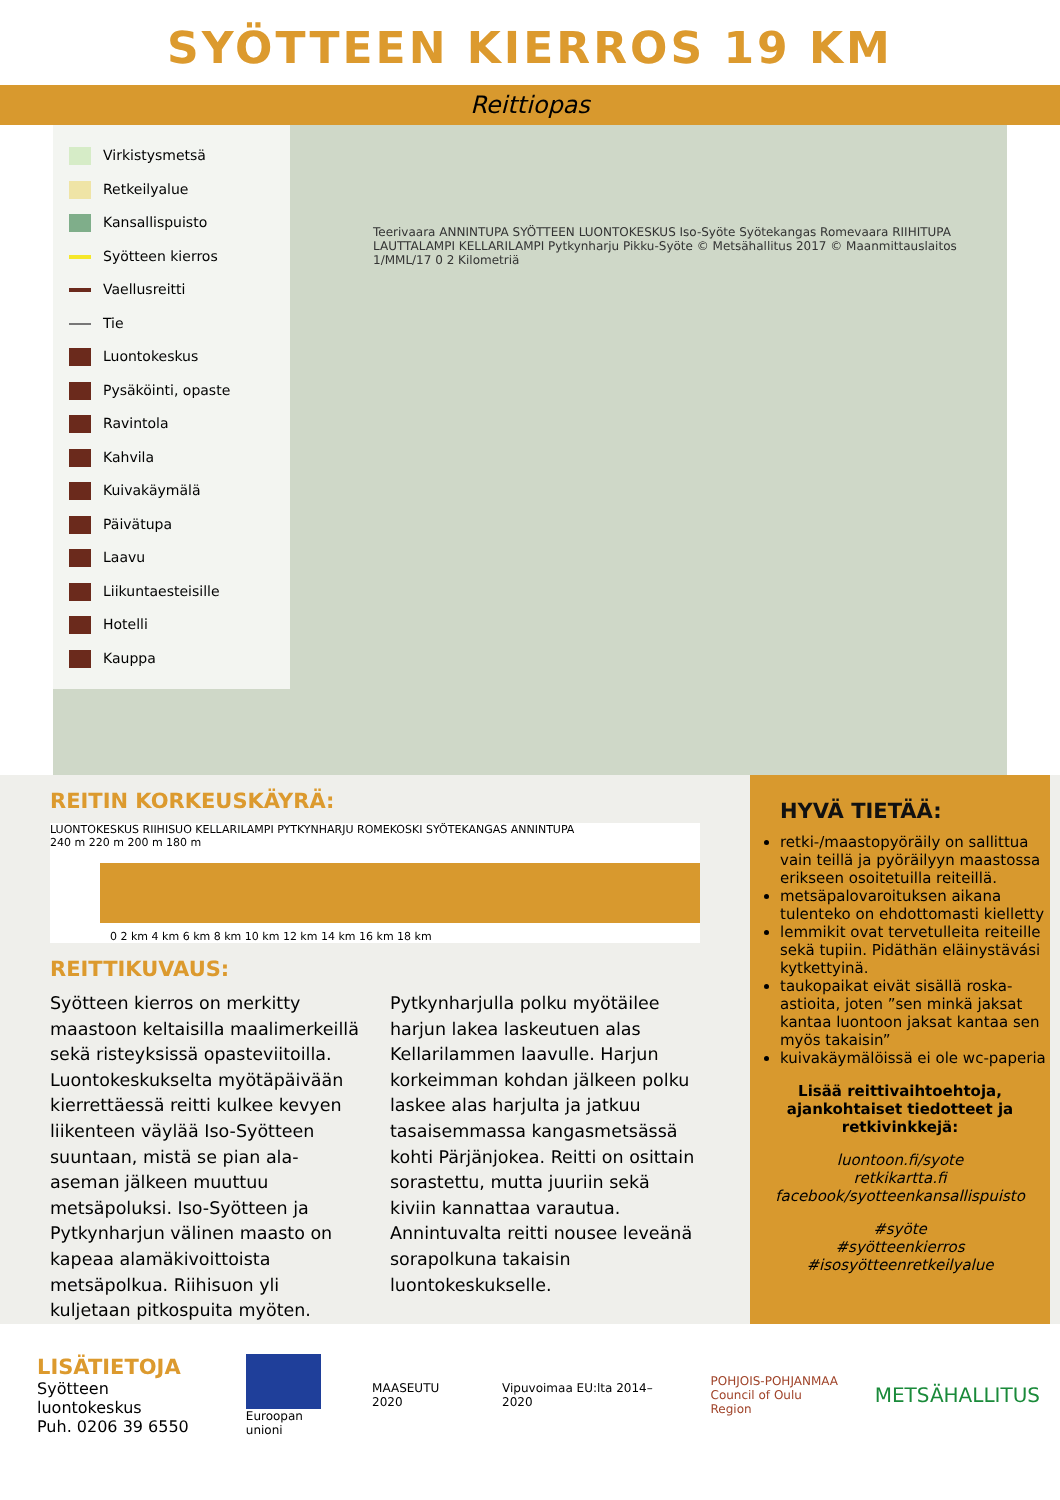SYÖTTEEN KIERROS 19 KM
Reittiopas
Virkistysmetsä
Retkeilyalue
Kansallispuisto
Syötteen kierros
Vaellusreitti
Tie
Luontokeskus
Pysäköinti, opaste
Ravintola
Kahvila
Kuivakäymälä
Päivätupa
Laavu
Liikuntaesteisille
Hotelli
Kauppa
Teerivaara ANNINTUPA SYÖTTEEN LUONTOKESKUS Iso-Syöte Syötekangas Romevaara RIIHITUPA LAUTTALAMPI KELLARILAMPI Pytkynharju Pikku-Syöte © Metsähallitus 2017 © Maanmittauslaitos 1/MML/17 0 2 Kilometriä
REITIN KORKEUSKÄYRÄ:
LUONTOKESKUS RIIHISUO KELLARILAMPI PYTKYNHARJU ROMEKOSKI SYÖTEKANGAS ANNINTUPA
240 m 220 m 200 m 180 m
0 2 km 4 km 6 km 8 km 10 km 12 km 14 km 16 km 18 km
REITTIKUVAUS:
Syötteen kierros on merkitty maastoon keltaisilla maalimerkeillä sekä risteyksissä opasteviitoilla. Luontokeskukselta myötäpäivään kierrettäessä reitti kulkee kevyen liikenteen väylää Iso-Syötteen suuntaan, mistä se pian ala-aseman jälkeen muuttuu metsäpoluksi. Iso-Syötteen ja Pytkynharjun välinen maasto on kapeaa alamäkivoittoista metsäpolkua. Riihisuon yli kuljetaan pitkospuita myöten. Pytkynharjulla polku myötäilee harjun lakea laskeutuen alas Kellarilammen laavulle. Harjun korkeimman kohdan jälkeen polku laskee alas harjulta ja jatkuu tasaisemmassa kangasmetsässä kohti Pärjänjokea. Reitti on osittain sorastettu, mutta juuriin sekä kiviin kannattaa varautua. Annintuvalta reitti nousee leveänä sorapolkuna takaisin luontokeskukselle.
HYVÄ TIETÄÄ:
retki-/maastopyöräily on sallittua vain teillä ja pyöräilyyn maastossa erikseen osoitetuilla reiteillä.
metsäpalovaroituksen aikana tulenteko on ehdottomasti kielletty
lemmikit ovat tervetulleita reiteille sekä tupiin. Pidäthän eläinystävási kytkettyinä.
taukopaikat eivät sisällä roska-astioita, joten ”sen minkä jaksat kantaa luontoon jaksat kantaa sen myös takaisin”
kuivakäymälöissä ei ole wc-paperia
Lisää reittivaihtoehtoja, ajankohtaiset tiedotteet ja retkivinkkejä:
luontoon.fi/syote
retkikartta.fi
facebook/syotteenkansallispuisto
#syöte
#syötteenkierros
#isosyötteenretkeilyalue
LISÄTIETOJA
Syötteen luontokeskus
Puh. 0206 39 6550
Euroopan unioni MAASEUTU 2020 Vipuvoimaa EU:lta 2014–2020
POHJOIS-POHJANMAA
Council of Oulu Region
METSÄHALLITUS